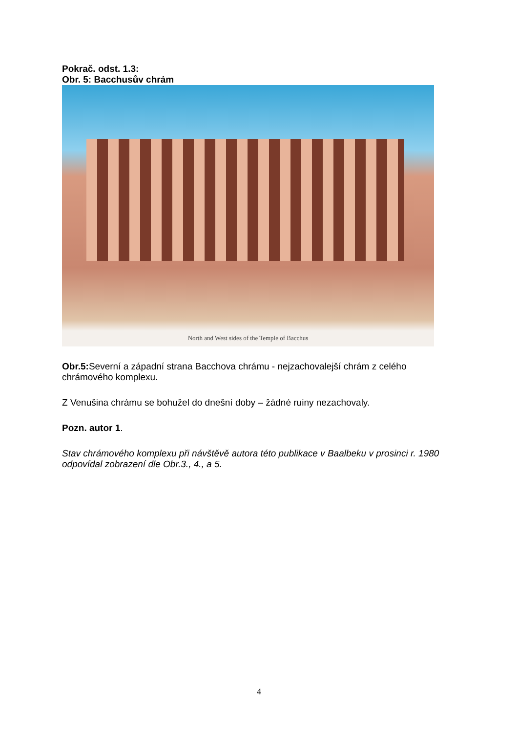Pokrač. odst. 1.3:
Obr. 5: Bacchusův chrám
North and West sides of the Temple of Bacchus
Obr.5: Severní a západní strana Bacchova chrámu - nejzachovalejší chrám z celého chrámového komplexu.
Z Venušina chrámu se bohužel do dnešní doby – žádné ruiny nezachovaly.
Pozn. autor 1.
Stav chrámového komplexu při návštěvě autora této publikace v Baalbeku v prosinci r. 1980 odpovídal zobrazení dle Obr.3., 4., a 5.
4